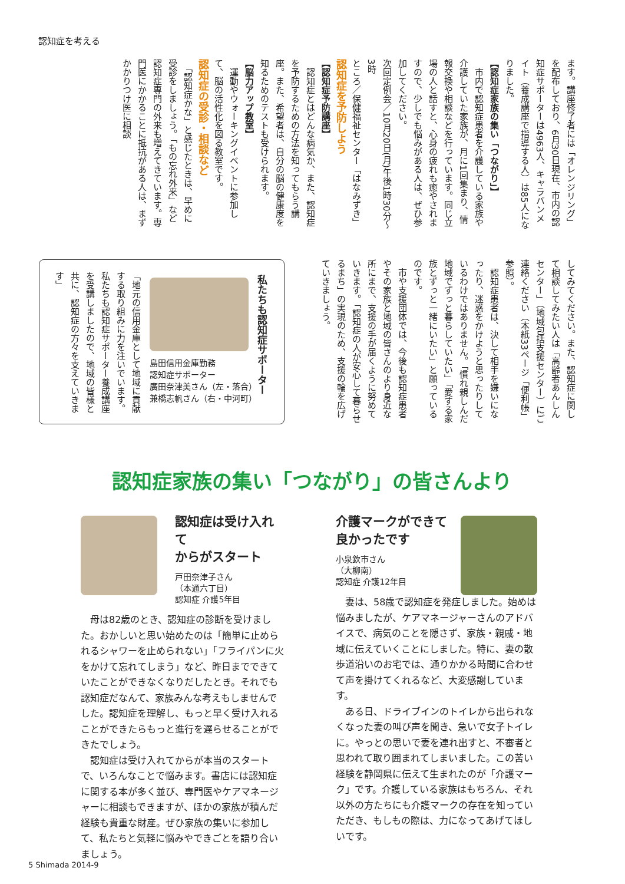認知症を考える
ます。講座修了者には「オレンジリング」を配布しており、6月30日現在、市内の認知症サポーターは4963人、キャラバンメイト（養成講座で指導する人）は85人になりました。
【認知症家族の集い「つながり」】
　市内で認知症患者を介護している家族や介護していた家族が、月に1回集まり、情報交換や相談などを行っています。同じ立場の人と話すと、心身の疲れも癒やされますので、少しでも悩みがある人は、ぜひ参加してください。
次回定例会／10月20日(月)午後1時30分～3時
ところ／保健福祉センター「はなみずき」
認知症を予防しよう
【認知症予防講座】
　認知症とはどんな病気か、また、認知症を予防するための方法を知ってもらう講座。また、希望者は、自分の脳の健康度を知るためのテストも受けられます。
【脳力アップ教室】
　運動やウォーキングイベントに参加して、脳の活性化を図る教室です。
認知症の受診・相談など
　「認知症かな」と感じたときは、早めに受診をしましょう。「もの忘れ外来」など認知症専門の外来も増えてきています。専門医にかかることに抵抗がある人は、まずかかりつけ医に相談
してみてください。また、認知症に関して相談してみたい人は「高齢者あんしんセンター」（地域包括支援センター）にご連絡ください（本紙33ページ「便利帳」参照）。
　認知症患者は、決して相手を嫌いになったり、迷惑をかけようと思ったりしているわけではありません。「慣れ親しんだ地域でずっと暮らしていたい」「愛する家族とずっと一緒にいたい」と願っているのです。
　市や支援団体では、今後も認知症患者やその家族と地域の皆さんのより身近な所にまで、支援の手が届くように努めていきます。「認知症の人が安心して暮らせるまち」の実現のため、支援の輪を広げていきましょう。
私たちも認知症サポーター
島田信用金庫勤務
認知症サポーター
廣田奈津美さん（左・落合）
兼橋志帆さん（右・中河町）
「地元の信用金庫として地域に貢献する取り組みに力を注いでいます。私たちも認知症サポーター養成講座を受講しましたので、地域の皆様と共に、認知症の方々を支えていきます」
認知症家族の集い「つながり」の皆さんより
認知症は受け入れて
からがスタート
戸田奈津子さん
（本通六丁目）
認知症 介護5年目
　母は82歳のとき、認知症の診断を受けました。おかしいと思い始めたのは「簡単に止められるシャワーを止められない」「フライパンに火をかけて忘れてしまう」など、昨日までできていたことができなくなりだしたとき。それでも認知症だなんて、家族みんな考えもしませんでした。認知症を理解し、もっと早く受け入れることができたらもっと進行を遅らせることができたでしょう。
　認知症は受け入れてからが本当のスタートで、いろんなことで悩みます。書店には認知症に関する本が多く並び、専門医やケアマネージャーに相談もできますが、ほかの家族が積んだ経験も貴重な財産。ぜひ家族の集いに参加して、私たちと気軽に悩みやできごとを語り合いましょう。
介護マークができて
良かったです
小泉欽市さん
（大柳南）
認知症 介護12年目
　妻は、58歳で認知症を発症しました。始めは悩みましたが、ケアマネージャーさんのアドバイスで、病気のことを隠さず、家族・親戚・地域に伝えていくことにしました。特に、妻の散歩道沿いのお宅では、通りかかる時間に合わせて声を掛けてくれるなど、大変感謝しています。
　ある日、ドライブインのトイレから出られなくなった妻の叫び声を聞き、急いで女子トイレに。やっとの思いで妻を連れ出すと、不審者と思われて取り囲まれてしまいました。この苦い経験を静岡県に伝えて生まれたのが「介護マーク」です。介護している家族はもちろん、それ以外の方たちにも介護マークの存在を知っていただき、もしもの際は、力になってあげてほしいです。
5 Shimada 2014-9